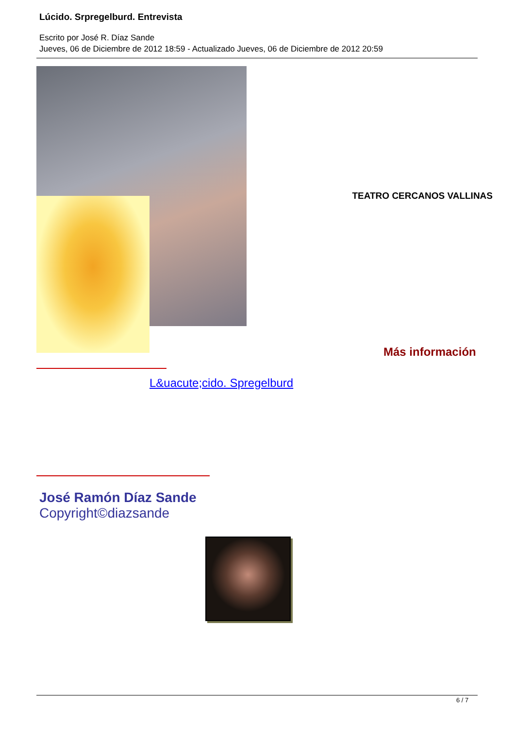Lúcido. Srpregelburd. Entrevista
Escrito por José R. Díaz Sande
Jueves, 06 de Diciembre de 2012 18:59 - Actualizado Jueves, 06 de Diciembre de 2012 20:59
TEATRO CERCANOS VALLINAS
Más información
L&uacute;cido. Spregelburd
José Ramón Díaz Sande
Copyright©diazsande
6 / 7